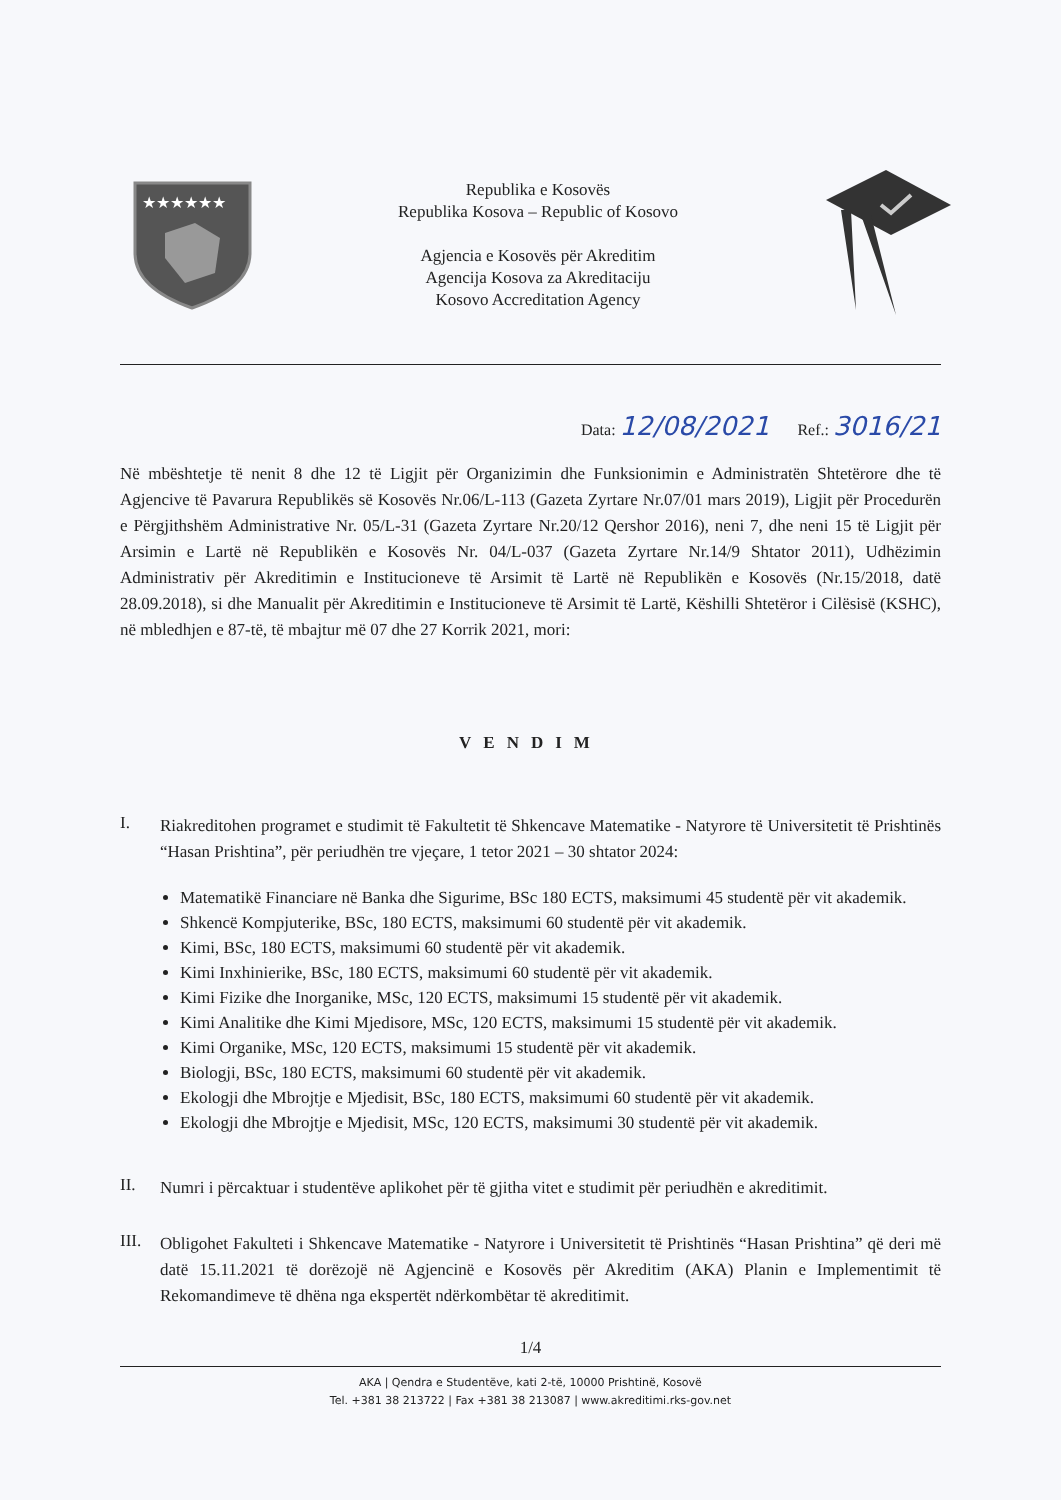★★★★★★
Republika e Kosovës
Republika Kosova – Republic of Kosovo
Agjencia e Kosovës për Akreditim
Agencija Kosova za Akreditaciju
Kosovo Accreditation Agency
Data: 12/08/2021 Ref.: 3016/21
Në mbështetje të nenit 8 dhe 12 të Ligjit për Organizimin dhe Funksionimin e Administratën Shtetërore dhe të Agjencive të Pavarura Republikës së Kosovës Nr.06/L-113 (Gazeta Zyrtare Nr.07/01 mars 2019), Ligjit për Procedurën e Përgjithshëm Administrative Nr. 05/L-31 (Gazeta Zyrtare Nr.20/12 Qershor 2016), neni 7, dhe neni 15 të Ligjit për Arsimin e Lartë në Republikën e Kosovës Nr. 04/L-037 (Gazeta Zyrtare Nr.14/9 Shtator 2011), Udhëzimin Administrativ për Akreditimin e Institucioneve të Arsimit të Lartë në Republikën e Kosovës (Nr.15/2018, datë 28.09.2018), si dhe Manualit për Akreditimin e Institucioneve të Arsimit të Lartë, Këshilli Shtetëror i Cilësisë (KSHC), në mbledhjen e 87-të, të mbajtur më 07 dhe 27 Korrik 2021, mori:
VENDIM
I.
Riakreditohen programet e studimit të Fakultetit të Shkencave Matematike - Natyrore të Universitetit të Prishtinës “Hasan Prishtina”, për periudhën tre vjeçare, 1 tetor 2021 – 30 shtator 2024:
Matematikë Financiare në Banka dhe Sigurime, BSc 180 ECTS, maksimumi 45 studentë për vit akademik.
Shkencë Kompjuterike, BSc, 180 ECTS, maksimumi 60 studentë për vit akademik.
Kimi, BSc, 180 ECTS, maksimumi 60 studentë për vit akademik.
Kimi Inxhinierike, BSc, 180 ECTS, maksimumi 60 studentë për vit akademik.
Kimi Fizike dhe Inorganike, MSc, 120 ECTS, maksimumi 15 studentë për vit akademik.
Kimi Analitike dhe Kimi Mjedisore, MSc, 120 ECTS, maksimumi 15 studentë për vit akademik.
Kimi Organike, MSc, 120 ECTS, maksimumi 15 studentë për vit akademik.
Biologji, BSc, 180 ECTS, maksimumi 60 studentë për vit akademik.
Ekologji dhe Mbrojtje e Mjedisit, BSc, 180 ECTS, maksimumi 60 studentë për vit akademik.
Ekologji dhe Mbrojtje e Mjedisit, MSc, 120 ECTS, maksimumi 30 studentë për vit akademik.
II.
Numri i përcaktuar i studentëve aplikohet për të gjitha vitet e studimit për periudhën e akreditimit.
III.
Obligohet Fakulteti i Shkencave Matematike - Natyrore i Universitetit të Prishtinës “Hasan Prishtina” që deri më datë 15.11.2021 të dorëzojë në Agjencinë e Kosovës për Akreditim (AKA) Planin e Implementimit të Rekomandimeve të dhëna nga ekspertët ndërkombëtar të akreditimit.
1/4
AKA | Qendra e Studentëve, kati 2-të, 10000 Prishtinë, Kosovë
Tel. +381 38 213722 | Fax +381 38 213087 | www.akreditimi.rks-gov.net